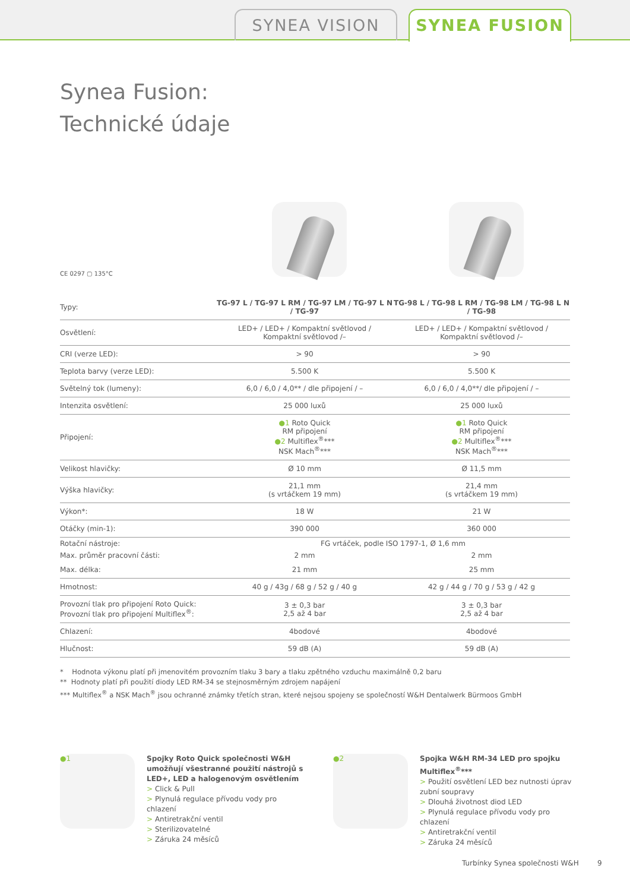SYNEA VISION SYNEA FUSION
Synea Fusion:
Technické údaje
CE 0297 ▢ 135°C
| Typy: | TG-97 L / TG-97 L RM / TG-97 LM / TG-97 L N / TG-97 | TG-98 L / TG-98 L RM / TG-98 LM / TG-98 L N / TG-98 |
| Osvětlení: | LED+ / LED+ / Kompaktní světlovod / Kompaktní světlovod /– | LED+ / LED+ / Kompaktní světlovod / Kompaktní světlovod /– |
| CRI (verze LED): | > 90 | > 90 |
| Teplota barvy (verze LED): | 5.500 K | 5.500 K |
| Světelný tok (lumeny): | 6,0 / 6,0 / 4,0** / dle připojení / – | 6,0 / 6,0 / 4,0**/ dle připojení / – |
| Intenzita osvětlení: | 25 000 luxů | 25 000 luxů |
| Připojení: | ●1 Roto Quick RM připojení ●2 Multiflex<sup>®</sup>*** NSK Mach<sup>®</sup>*** | ●1 Roto Quick RM připojení ●2 Multiflex<sup>®</sup>*** NSK Mach<sup>®</sup>*** |
| Velikost hlavičky: | Ø 10 mm | Ø 11,5 mm |
| Výška hlavičky: | 21,1 mm (s vrtáčkem 19 mm) | 21,4 mm (s vrtáčkem 19 mm) |
| Výkon*: | 18 W | 21 W |
| Otáčky (min-1): | 390 000 | 360 000 |
| Rotační nástroje: | FG vrtáček, podle ISO 1797-1, Ø 1,6 mm | |
| Max. průměr pracovní části: | 2 mm | 2 mm |
| Max. délka: | 21 mm | 25 mm |
| Hmotnost: | 40 g / 43g / 68 g / 52 g / 40 g | 42 g / 44 g / 70 g / 53 g / 42 g |
| Provozní tlak pro připojení Roto Quick: Provozní tlak pro připojení Multiflex<sup>®</sup>: | 3 ± 0,3 bar 2,5 až 4 bar | 3 ± 0,3 bar 2,5 až 4 bar |
| Chlazení: | 4bodové | 4bodové |
| Hlučnost: | 59 dB (A) | 59 dB (A) |
* Hodnota výkonu platí při jmenovitém provozním tlaku 3 bary a tlaku zpětného vzduchu maximálně 0,2 baru
** Hodnoty platí při použití diody LED RM-34 se stejnosměrným zdrojem napájení
*** Multiflex<sup>®</sup> a NSK Mach<sup>®</sup> jsou ochranné známky třetích stran, které nejsou spojeny se společností W&H Dentalwerk Bürmoos GmbH
●1
Spojky Roto Quick společnosti W&H umožňují všestranné použití nástrojů s LED+, LED a halogenovým osvětlením
> Click & Pull
> Plynulá regulace přívodu vody pro chlazení
> Antiretrakční ventil
> Sterilizovatelné
> Záruka 24 měsíců
●2
Spojka W&H RM-34 LED pro spojku Multiflex<sup>®</sup>***
> Použití osvětlení LED bez nutnosti úprav zubní soupravy
> Dlouhá životnost diod LED
> Plynulá regulace přívodu vody pro chlazení
> Antiretrakční ventil
> Záruka 24 měsíců
Turbínky Synea společnosti W&H 9